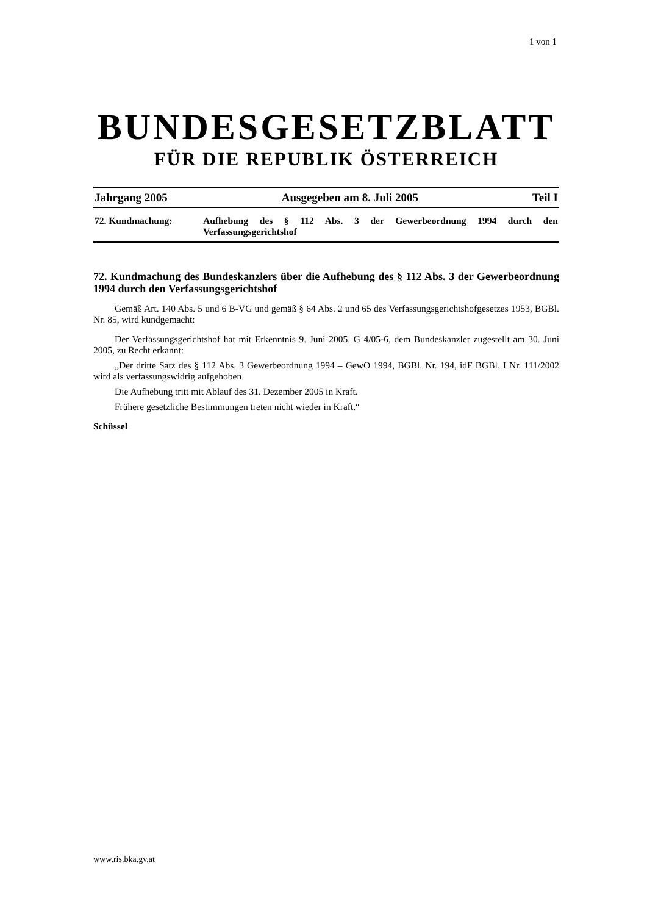1 von 1
BUNDESGESETZBLATT
FÜR DIE REPUBLIK ÖSTERREICH
Jahrgang 2005 Ausgegeben am 8. Juli 2005 Teil I
72. Kundmachung:
Aufhebung des § 112 Abs. 3 der Gewerbeordnung 1994 durch den Verfassungsgerichtshof
72. Kundmachung des Bundeskanzlers über die Aufhebung des § 112 Abs. 3 der Gewerbeordnung 1994 durch den Verfassungsgerichtshof
Gemäß Art. 140 Abs. 5 und 6 B-VG und gemäß § 64 Abs. 2 und 65 des Verfassungsgerichtshofgesetzes 1953, BGBl. Nr. 85, wird kundgemacht:
Der Verfassungsgerichtshof hat mit Erkenntnis 9. Juni 2005, G 4/05-6, dem Bundeskanzler zugestellt am 30. Juni 2005, zu Recht erkannt:
„Der dritte Satz des § 112 Abs. 3 Gewerbeordnung 1994 – GewO 1994, BGBl. Nr. 194, idF BGBl. I Nr. 111/2002 wird als verfassungswidrig aufgehoben.
Die Aufhebung tritt mit Ablauf des 31. Dezember 2005 in Kraft.
Frühere gesetzliche Bestimmungen treten nicht wieder in Kraft.“
Schüssel
www.ris.bka.gv.at